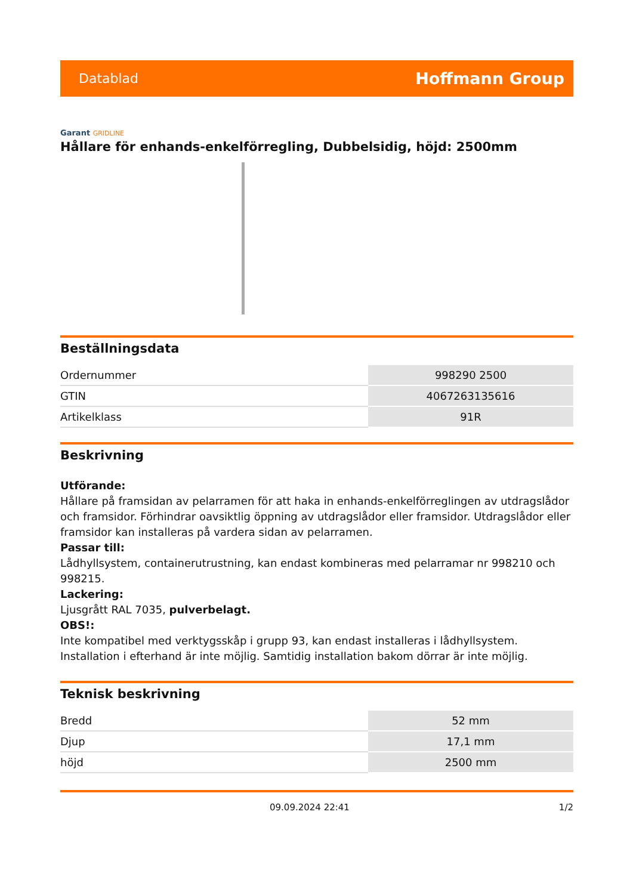Datablad
Hoffmann Group
Garant GRIDLINE
Hållare för enhands-enkelförregling, Dubbelsidig, höjd: 2500mm
Beställningsdata
| Ordernummer | 998290 2500 |
| GTIN | 4067263135616 |
| Artikelklass | 91R |
Beskrivning
Utförande:
Hållare på framsidan av pelarramen för att haka in enhands-enkelförreglingen av utdragslådor och framsidor. Förhindrar oavsiktlig öppning av utdragslådor eller framsidor. Utdragslådor eller framsidor kan installeras på vardera sidan av pelarramen.
Passar till:
Lådhyllsystem, containerutrustning, kan endast kombineras med pelarramar nr 998210 och 998215.
Lackering:
Ljusgrått RAL 7035, pulverbelagt.
OBS!:
Inte kompatibel med verktygsskåp i grupp 93, kan endast installeras i lådhyllsystem. Installation i efterhand är inte möjlig. Samtidig installation bakom dörrar är inte möjlig.
Teknisk beskrivning
| Bredd | 52 mm |
| Djup | 17,1 mm |
| höjd | 2500 mm |
09.09.2024 22:41 1/2